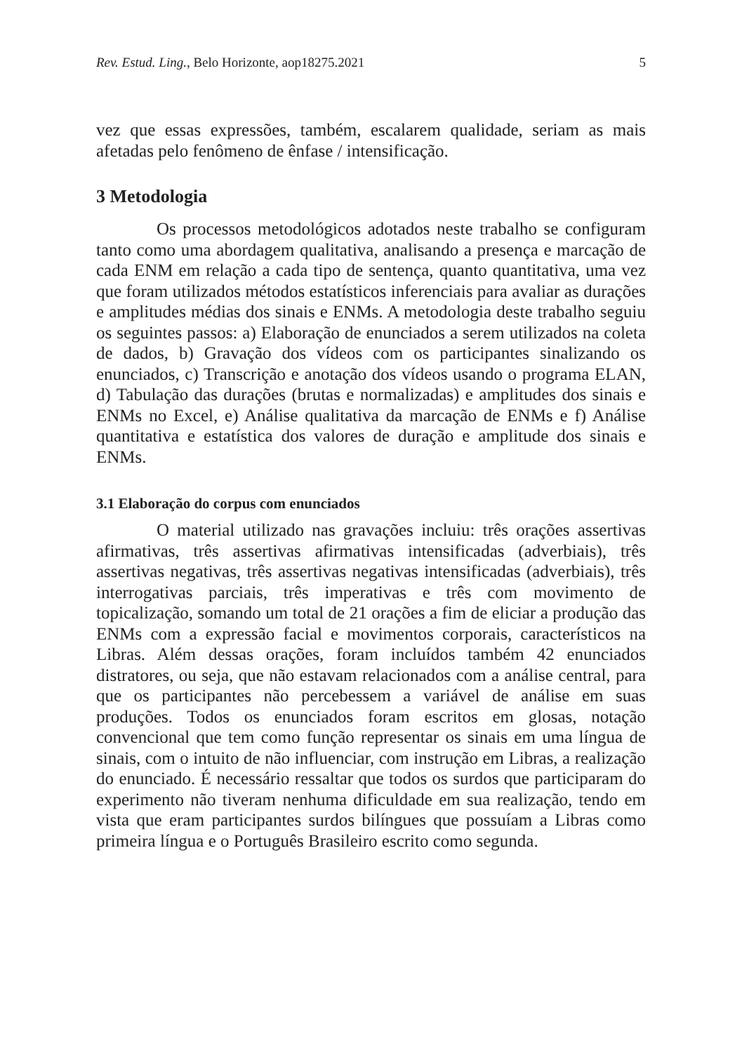Rev. Estud. Ling., Belo Horizonte, aop18275.2021 5
vez que essas expressões, também, escalarem qualidade, seriam as mais afetadas pelo fenômeno de ênfase / intensificação.
3 Metodologia
Os processos metodológicos adotados neste trabalho se configuram tanto como uma abordagem qualitativa, analisando a presença e marcação de cada ENM em relação a cada tipo de sentença, quanto quantitativa, uma vez que foram utilizados métodos estatísticos inferenciais para avaliar as durações e amplitudes médias dos sinais e ENMs. A metodologia deste trabalho seguiu os seguintes passos: a) Elaboração de enunciados a serem utilizados na coleta de dados, b) Gravação dos vídeos com os participantes sinalizando os enunciados, c) Transcrição e anotação dos vídeos usando o programa ELAN, d) Tabulação das durações (brutas e normalizadas) e amplitudes dos sinais e ENMs no Excel, e) Análise qualitativa da marcação de ENMs e f) Análise quantitativa e estatística dos valores de duração e amplitude dos sinais e ENMs.
3.1 Elaboração do corpus com enunciados
O material utilizado nas gravações incluiu: três orações assertivas afirmativas, três assertivas afirmativas intensificadas (adverbiais), três assertivas negativas, três assertivas negativas intensificadas (adverbiais), três interrogativas parciais, três imperativas e três com movimento de topicalização, somando um total de 21 orações a fim de eliciar a produção das ENMs com a expressão facial e movimentos corporais, característicos na Libras. Além dessas orações, foram incluídos também 42 enunciados distratores, ou seja, que não estavam relacionados com a análise central, para que os participantes não percebessem a variável de análise em suas produções. Todos os enunciados foram escritos em glosas, notação convencional que tem como função representar os sinais em uma língua de sinais, com o intuito de não influenciar, com instrução em Libras, a realização do enunciado. É necessário ressaltar que todos os surdos que participaram do experimento não tiveram nenhuma dificuldade em sua realização, tendo em vista que eram participantes surdos bilíngues que possuíam a Libras como primeira língua e o Português Brasileiro escrito como segunda.